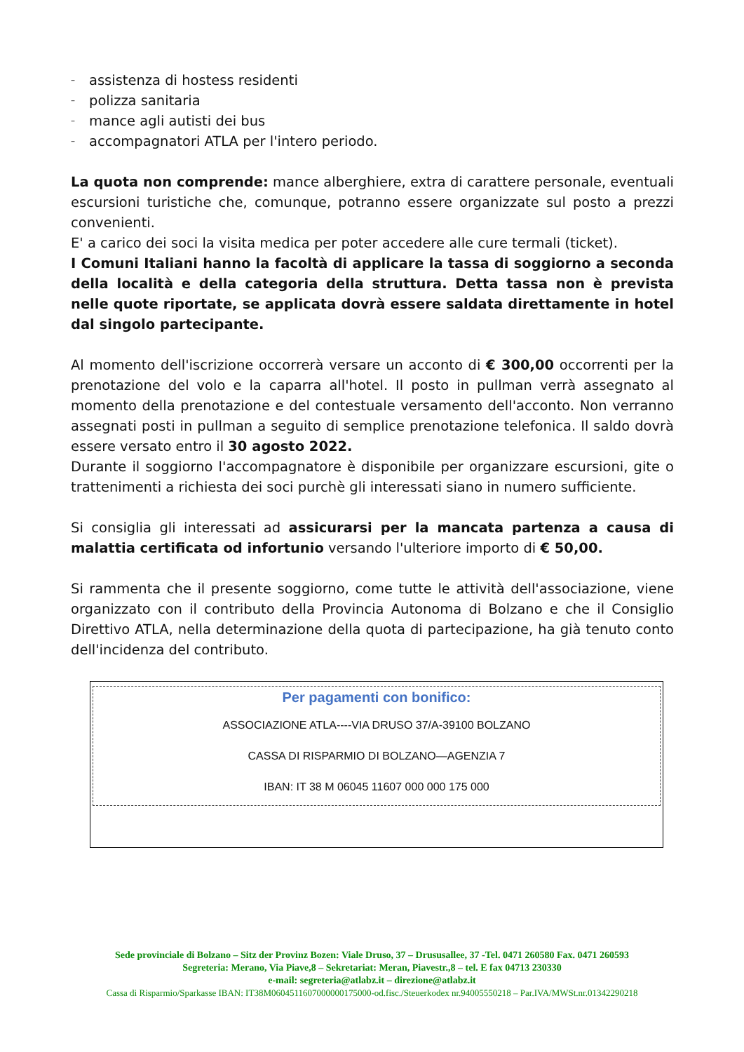– assistenza di hostess residenti
– polizza sanitaria
– mance agli autisti dei bus
– accompagnatori ATLA per l'intero periodo.
La quota non comprende: mance alberghiere, extra di carattere personale, eventuali escursioni turistiche che, comunque, potranno essere organizzate sul posto a prezzi convenienti.
E' a carico dei soci la visita medica per poter accedere alle cure termali (ticket).
I Comuni Italiani hanno la facoltà di applicare la tassa di soggiorno a seconda della località e della categoria della struttura. Detta tassa non è prevista nelle quote riportate, se applicata dovrà essere saldata direttamente in hotel dal singolo partecipante.
Al momento dell'iscrizione occorrerà versare un acconto di € 300,00 occorrenti per la prenotazione del volo e la caparra all'hotel. Il posto in pullman verrà assegnato al momento della prenotazione e del contestuale versamento dell'acconto. Non verranno assegnati posti in pullman a seguito di semplice prenotazione telefonica. Il saldo dovrà essere versato entro il 30 agosto 2022.
Durante il soggiorno l'accompagnatore è disponibile per organizzare escursioni, gite o trattenimenti a richiesta dei soci purchè gli interessati siano in numero sufficiente.
Si consiglia gli interessati ad assicurarsi per la mancata partenza a causa di malattia certificata od infortunio versando l'ulteriore importo di € 50,00.
Si rammenta che il presente soggiorno, come tutte le attività dell'associazione, viene organizzato con il contributo della Provincia Autonoma di Bolzano e che il Consiglio Direttivo ATLA, nella determinazione della quota di partecipazione, ha già tenuto conto dell'incidenza del contributo.
Per pagamenti con bonifico:
ASSOCIAZIONE ATLA----VIA DRUSO 37/A-39100 BOLZANO
CASSA DI RISPARMIO DI BOLZANO—AGENZIA 7
IBAN: IT 38 M 06045 11607 000 000 175 000
Sede provinciale di Bolzano – Sitz der Provinz Bozen: Viale Druso, 37 – Drususallee, 37 -Tel. 0471 260580 Fax. 0471 260593
Segreteria: Merano, Via Piave,8 – Sekretariat: Meran, Piavestr.,8 – tel. E fax 04713 230330
e-mail: segreteria@atlabz.it – direzione@atlabz.it
Cassa di Risparmio/Sparkasse IBAN: IT38M0604511607000000175000-od.fisc./Steuerkodex nr.94005550218 – Par.IVA/MWSt.nr.01342290218